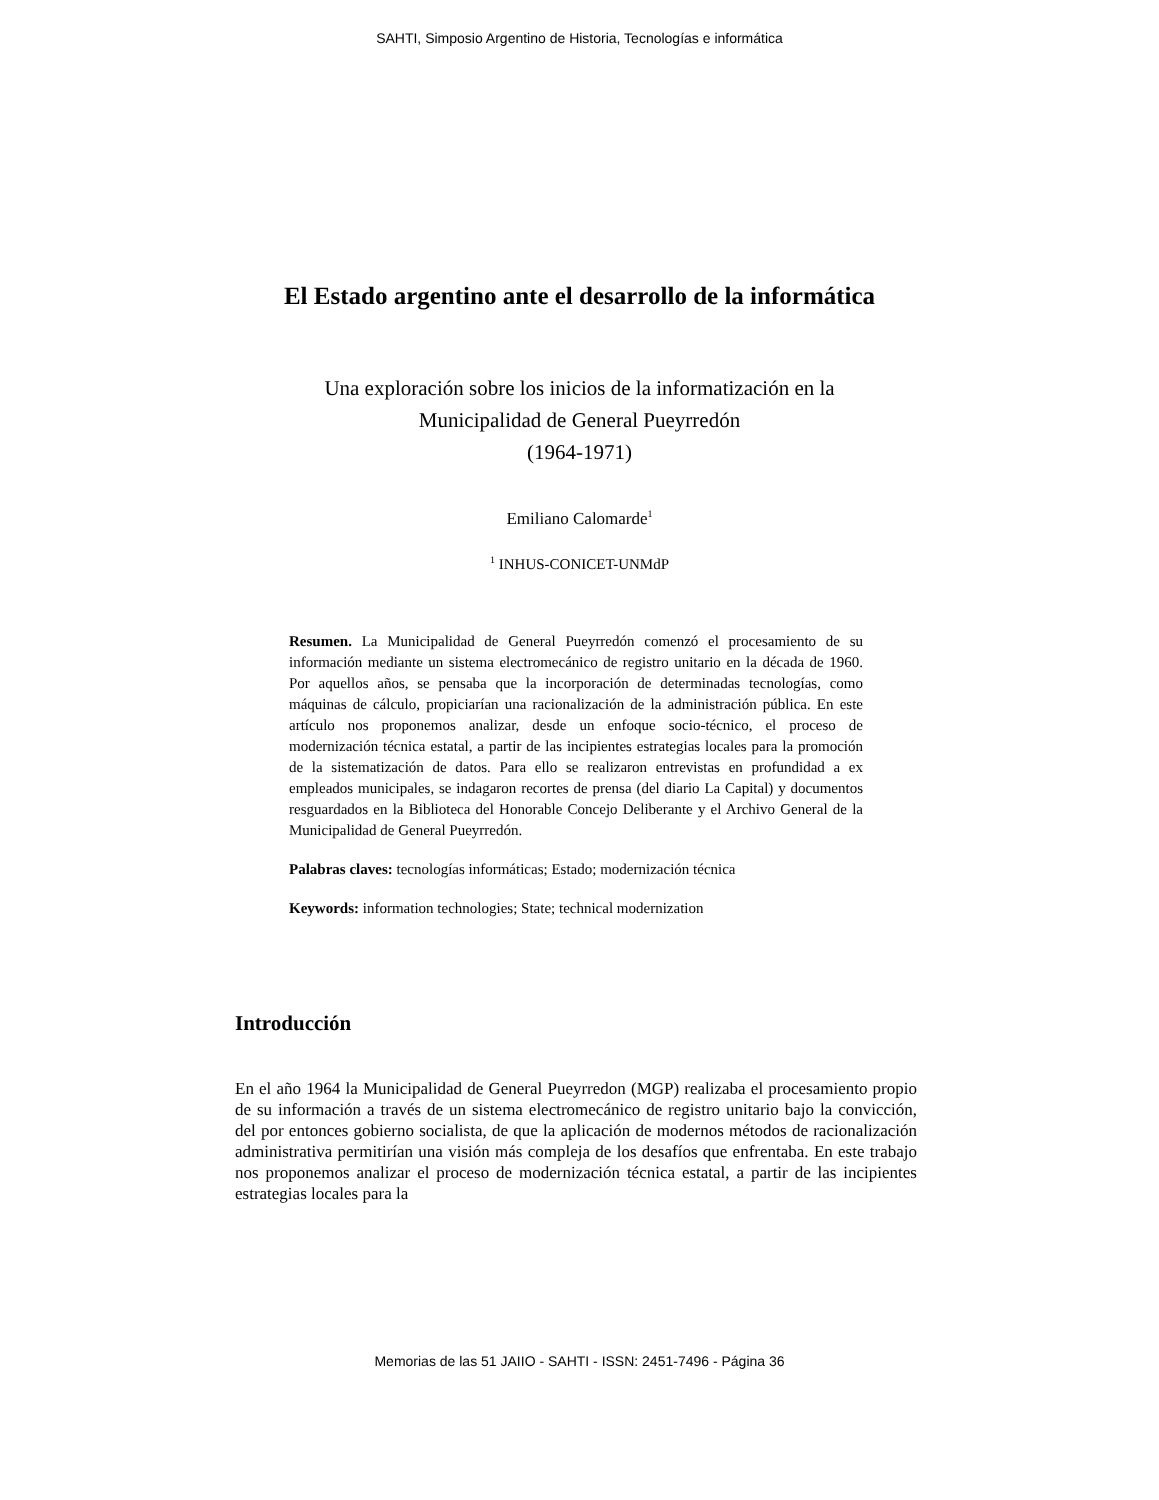SAHTI, Simposio Argentino de Historia, Tecnologías e informática
El Estado argentino ante el desarrollo de la informática
Una exploración sobre los inicios de la informatización en la
Municipalidad de General Pueyrredón
(1964-1971)
Emiliano Calomarde<sup>1</sup>
<sup>1</sup> INHUS-CONICET-UNMdP
Resumen. La Municipalidad de General Pueyrredón comenzó el procesamiento de su información mediante un sistema electromecánico de registro unitario en la década de 1960. Por aquellos años, se pensaba que la incorporación de determinadas tecnologías, como máquinas de cálculo, propiciarían una racionalización de la administración pública. En este artículo nos proponemos analizar, desde un enfoque socio-técnico, el proceso de modernización técnica estatal, a partir de las incipientes estrategias locales para la promoción de la sistematización de datos. Para ello se realizaron entrevistas en profundidad a ex empleados municipales, se indagaron recortes de prensa (del diario La Capital) y documentos resguardados en la Biblioteca del Honorable Concejo Deliberante y el Archivo General de la Municipalidad de General Pueyrredón.
Palabras claves: tecnologías informáticas; Estado; modernización técnica
Keywords: information technologies; State; technical modernization
Introducción
En el año 1964 la Municipalidad de General Pueyrredon (MGP) realizaba el procesamiento propio de su información a través de un sistema electromecánico de registro unitario bajo la convicción, del por entonces gobierno socialista, de que la aplicación de modernos métodos de racionalización administrativa permitirían una visión más compleja de los desafíos que enfrentaba. En este trabajo nos proponemos analizar el proceso de modernización técnica estatal, a partir de las incipientes estrategias locales para la
Memorias de las 51 JAIIO - SAHTI - ISSN: 2451-7496 - Página 36